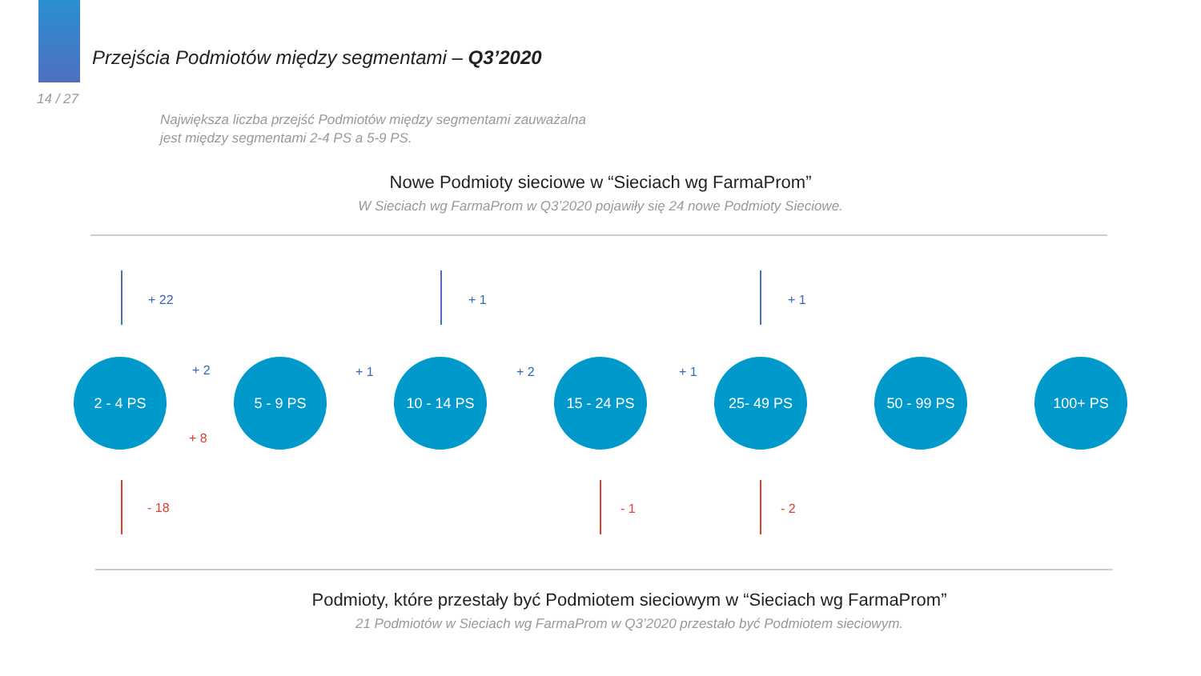Przejścia Podmiotów między segmentami – Q3’2020
14 / 27
Największa liczba przejść Podmiotów między segmentami zauważalna
jest między segmentami 2-4 PS a 5-9 PS.
Nowe Podmioty sieciowe w “Sieciach wg FarmaProm”
W Sieciach wg FarmaProm w Q3’2020 pojawiły się 24 nowe Podmioty Sieciowe.
+ 22 + 1 + 1
2 - 4 PS 5 - 9 PS 10 - 14 PS 15 - 24 PS 25- 49 PS 50 - 99 PS 100+ PS
+ 2
+ 8
+ 1 + 2 + 1
- 18 - 1 - 2
Podmioty, które przestały być Podmiotem sieciowym w “Sieciach wg FarmaProm”
21 Podmiotów w Sieciach wg FarmaProm w Q3’2020 przestało być Podmiotem sieciowym.